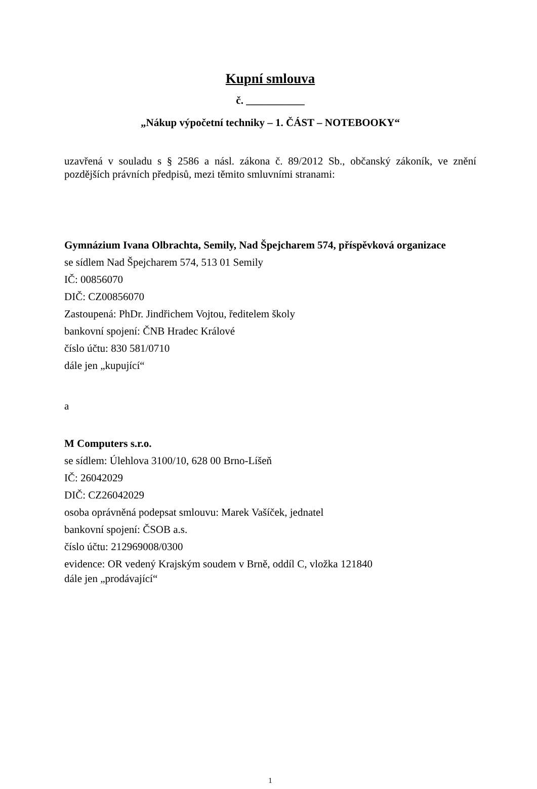Kupní smlouva
č. ___________
„Nákup výpočetní techniky – 1. ČÁST – NOTEBOOKY“
uzavřená v souladu s § 2586 a násl. zákona č. 89/2012 Sb., občanský zákoník, ve znění pozdějších právních předpisů, mezi těmito smluvními stranami:
Gymnázium Ivana Olbrachta, Semily, Nad Špejcharem 574, příspěvková organizace
se sídlem Nad Špejcharem 574, 513 01 Semily
IČ: 00856070
DIČ: CZ00856070
Zastoupená: PhDr. Jindřichem Vojtou, ředitelem školy
bankovní spojení: ČNB Hradec Králové
číslo účtu: 830 581/0710
dále jen „kupující“
a
M Computers s.r.o.
se sídlem: Úlehlova 3100/10, 628 00 Brno-Líšeň
IČ: 26042029
DIČ: CZ26042029
osoba oprávněná podepsat smlouvu: Marek Vašíček, jednatel
bankovní spojení: ČSOB a.s.
číslo účtu: 212969008/0300
evidence: OR vedený Krajským soudem v Brně, oddíl C, vložka 121840
dále jen „prodávající“
1